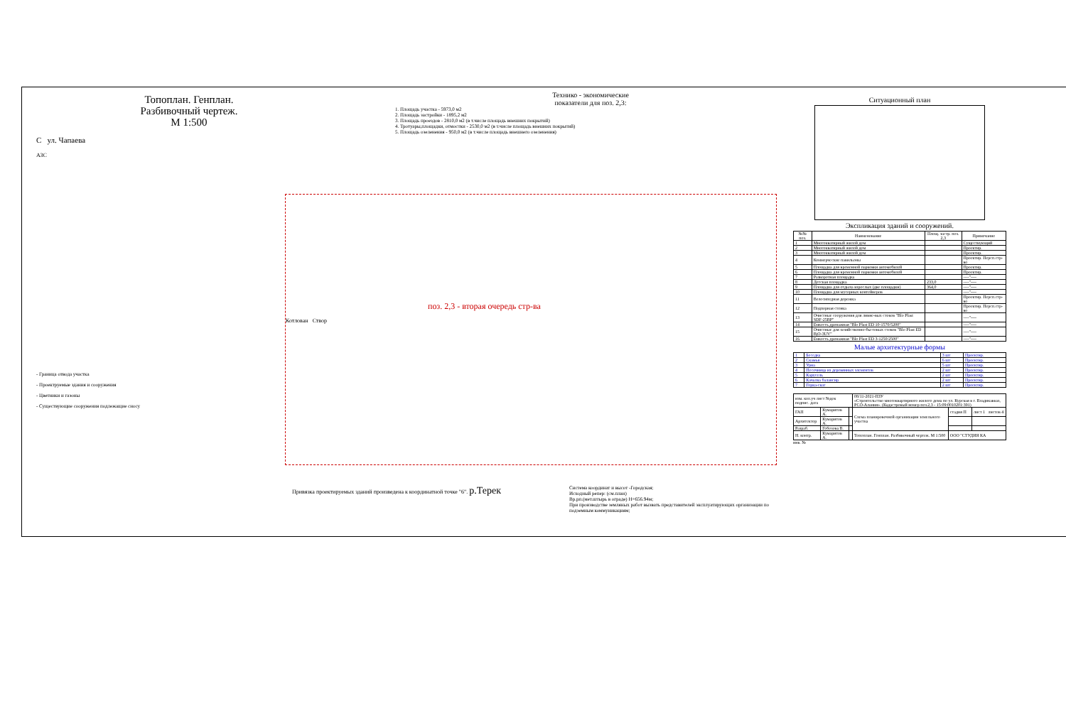Топоплан. Генплан.
Разбивочный чертеж.
М 1:500
С ул. Чапаева
АЗС
- Граница отвода участка
- Проектруемые здания и сооружения
- Цветники и газоны
- Существующие сооружения подлежащие сносу
Технико - экономические
показатели для поз. 2,3:
1. Площадь участка - 5973,0 м2
2. Площадь застройки - 1895,2 м2
3. Площадь проездов - 2810,0 м2 (в т.числе площадь внешних покрытий)
4. Тротуары,площадки, отмостки - 2530,0 м2 (в т.числе площадь внешних покрытий)
5. Площадь озеленения - 950,0 м2 (в т.числе площадь внешнего озеленения)
поз. 2,3 - вторая очередь стр-ва
Котлован Створ
Привязка проектируемых зданий произведена к координатной точке "6". р.Терек
Система координат и высот -Городская;
Исходный репер: (см.план)
Вр.рп.(мет.штырь в ограде) Н=656.94м;
При производстве земляных работ вызвать представителей эксплуатирующих организации по подземным коммуникациям;
Ситуационный план
Экспликация зданий и сооружений.
| №№ поз. | Наименование | Площ. застр. поз. 2,3 | Примечание |
| --- | --- | --- | --- |
| 1 | Многокватирный жилой дом | | Существующий |
| 2 | Многокватирный жилой дом | | Проектир. |
| 3 | Многокватирный жилой дом | | Проектир. |
| 4 | Коммерческие павильоны | | Проектир. Персп.стр-во |
| 5 | Площадка для временной парковки автомобилей | | Проектир. |
| 6 | Площадка для временной парковки автомобилей | | Проектир. |
| 7 | Разворотная площадка | | ----"---- |
| 8 | Детская площадка | 233,0 | ----"---- |
| 9 | Площадка для отдыха взрослых (две площадки) | 364,0 | ----"---- |
| 10 | Площадка для мусорных контейнеров | | ----"---- |
| 11 | Велосипедная дорожка | | Проектир. Персп.стр-во |
| 12 | Подпорная стенка | | Проектир. Персп.стр-во |
| 13 | Очистные сооружения для ливне-вых стоков "Blo Plast SDF-25BP" | | ----"---- |
| 14 | Емкость дренажная "Blo Plast ED 10-1570/5200" | | ----"---- |
| 15 | Очистные для хозяйственно-бы-товых стоков "Blo Plast ED BjO-3UV" | | ----"---- |
| 16 | Емкость дренажная "Blo Plast ED 3-1250/2500" | | ----"---- |
Малые архитектурные формы
| 1 | Беседка | 3 шт | Проектир. |
| 2 | Скамья | 6 шт | Проектир. |
| 3 | Урна | 5 шт | Проектир. |
| 4 | Песочница из деревянных элементов | 2 шт | Проектир. |
| 5 | Карусель | 2 шт | Проектир. |
| 6 | Качалка балансир | 2 шт | Проектир. |
| 7 | Горка-скат | 2 шт | Проектир. |
| изм. кол.уч лист №док подпис. дата | | | 08/11-2021-ПЗУ «Строительство многоквартирного жилого дома по ул. Курская в г. Владикавказ, РСО-Алания». (Кадастровый номер поз.2,3 - 15:09:0010201:391) | | |
| ГАП | Кумаритов А. | | Схема планировочной организации земельного участка | стадия П | лист 1 листов 4 |
| Архитектор | Кумаритов А. | | | | |
| Разраб. | Гобозова В. | | | | |
| Н. контр. | Кумаритов А. | | Топоплан. Генплан. Разбивочный чертеж. М 1:500 | ООО "СТУДИЯ КА | |
инв. №